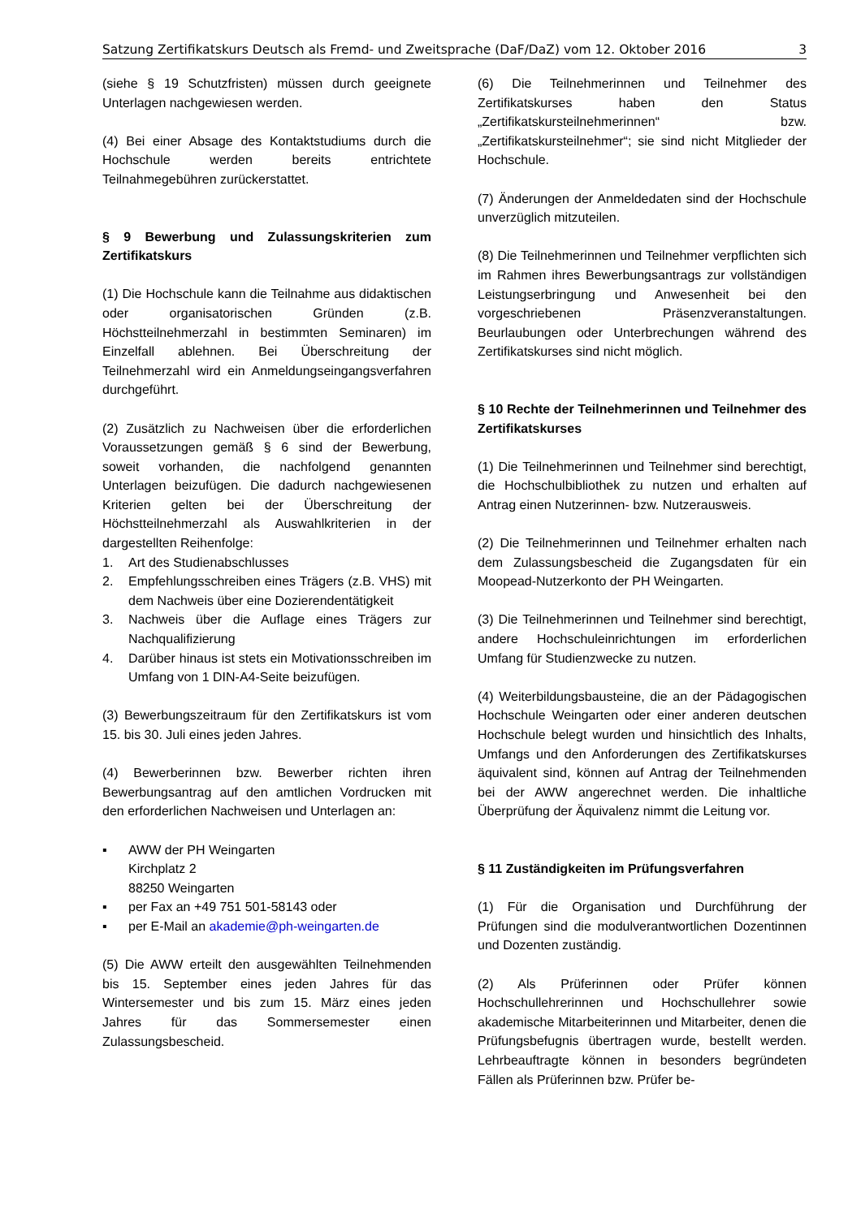Satzung Zertifikatskurs Deutsch als Fremd- und Zweitsprache (DaF/DaZ) vom 12. Oktober 2016 3
(siehe § 19 Schutzfristen) müssen durch geeignete Unterlagen nachgewiesen werden.
(4) Bei einer Absage des Kontaktstudiums durch die Hochschule werden bereits entrichtete Teilnahmegebühren zurückerstattet.
§ 9 Bewerbung und Zulassungskriterien zum Zertifikatskurs
(1) Die Hochschule kann die Teilnahme aus didaktischen oder organisatorischen Gründen (z.B. Höchstteilnehmerzahl in bestimmten Seminaren) im Einzelfall ablehnen. Bei Überschreitung der Teilnehmerzahl wird ein Anmeldungseingangsverfahren durchgeführt.
(2) Zusätzlich zu Nachweisen über die erforderlichen Voraussetzungen gemäß § 6 sind der Bewerbung, soweit vorhanden, die nachfolgend genannten Unterlagen beizufügen. Die dadurch nachgewiesenen Kriterien gelten bei der Überschreitung der Höchstteilnehmerzahl als Auswahlkriterien in der dargestellten Reihenfolge:
1. Art des Studienabschlusses
2. Empfehlungsschreiben eines Trägers (z.B. VHS) mit dem Nachweis über eine Dozierendentätigkeit
3. Nachweis über die Auflage eines Trägers zur Nachqualifizierung
4. Darüber hinaus ist stets ein Motivationsschreiben im Umfang von 1 DIN-A4-Seite beizufügen.
(3) Bewerbungszeitraum für den Zertifikatskurs ist vom 15. bis 30. Juli eines jeden Jahres.
(4) Bewerberinnen bzw. Bewerber richten ihren Bewerbungsantrag auf den amtlichen Vordrucken mit den erforderlichen Nachweisen und Unterlagen an:
▪ AWW der PH Weingarten
Kirchplatz 2
88250 Weingarten
▪ per Fax an +49 751 501-58143 oder
▪ per E-Mail an akademie@ph-weingarten.de
(5) Die AWW erteilt den ausgewählten Teilnehmenden bis 15. September eines jeden Jahres für das Wintersemester und bis zum 15. März eines jeden Jahres für das Sommersemester einen Zulassungsbescheid.
(6) Die Teilnehmerinnen und Teilnehmer des Zertifikatskurses haben den Status „Zertifikatskursteilnehmerinnen“ bzw. „Zertifikatskursteilnehmer“; sie sind nicht Mitglieder der Hochschule.
(7) Änderungen der Anmeldedaten sind der Hochschule unverzüglich mitzuteilen.
(8) Die Teilnehmerinnen und Teilnehmer verpflichten sich im Rahmen ihres Bewerbungsantrags zur vollständigen Leistungserbringung und Anwesenheit bei den vorgeschriebenen Präsenzveranstaltungen. Beurlaubungen oder Unterbrechungen während des Zertifikatskurses sind nicht möglich.
§ 10 Rechte der Teilnehmerinnen und Teilnehmer des Zertifikatskurses
(1) Die Teilnehmerinnen und Teilnehmer sind berechtigt, die Hochschulbibliothek zu nutzen und erhalten auf Antrag einen Nutzerinnen- bzw. Nutzerausweis.
(2) Die Teilnehmerinnen und Teilnehmer erhalten nach dem Zulassungsbescheid die Zugangsdaten für ein Moopead-Nutzerkonto der PH Weingarten.
(3) Die Teilnehmerinnen und Teilnehmer sind berechtigt, andere Hochschuleinrichtungen im erforderlichen Umfang für Studienzwecke zu nutzen.
(4) Weiterbildungsbausteine, die an der Pädagogischen Hochschule Weingarten oder einer anderen deutschen Hochschule belegt wurden und hinsichtlich des Inhalts, Umfangs und den Anforderungen des Zertifikatskurses äquivalent sind, können auf Antrag der Teilnehmenden bei der AWW angerechnet werden. Die inhaltliche Überprüfung der Äquivalenz nimmt die Leitung vor.
§ 11 Zuständigkeiten im Prüfungsverfahren
(1) Für die Organisation und Durchführung der Prüfungen sind die modulverantwortlichen Dozentinnen und Dozenten zuständig.
(2) Als Prüferinnen oder Prüfer können Hochschullehrerinnen und Hochschullehrer sowie akademische Mitarbeiterinnen und Mitarbeiter, denen die Prüfungsbefugnis übertragen wurde, bestellt werden. Lehrbeauftragte können in besonders begründeten Fällen als Prüferinnen bzw. Prüfer be-